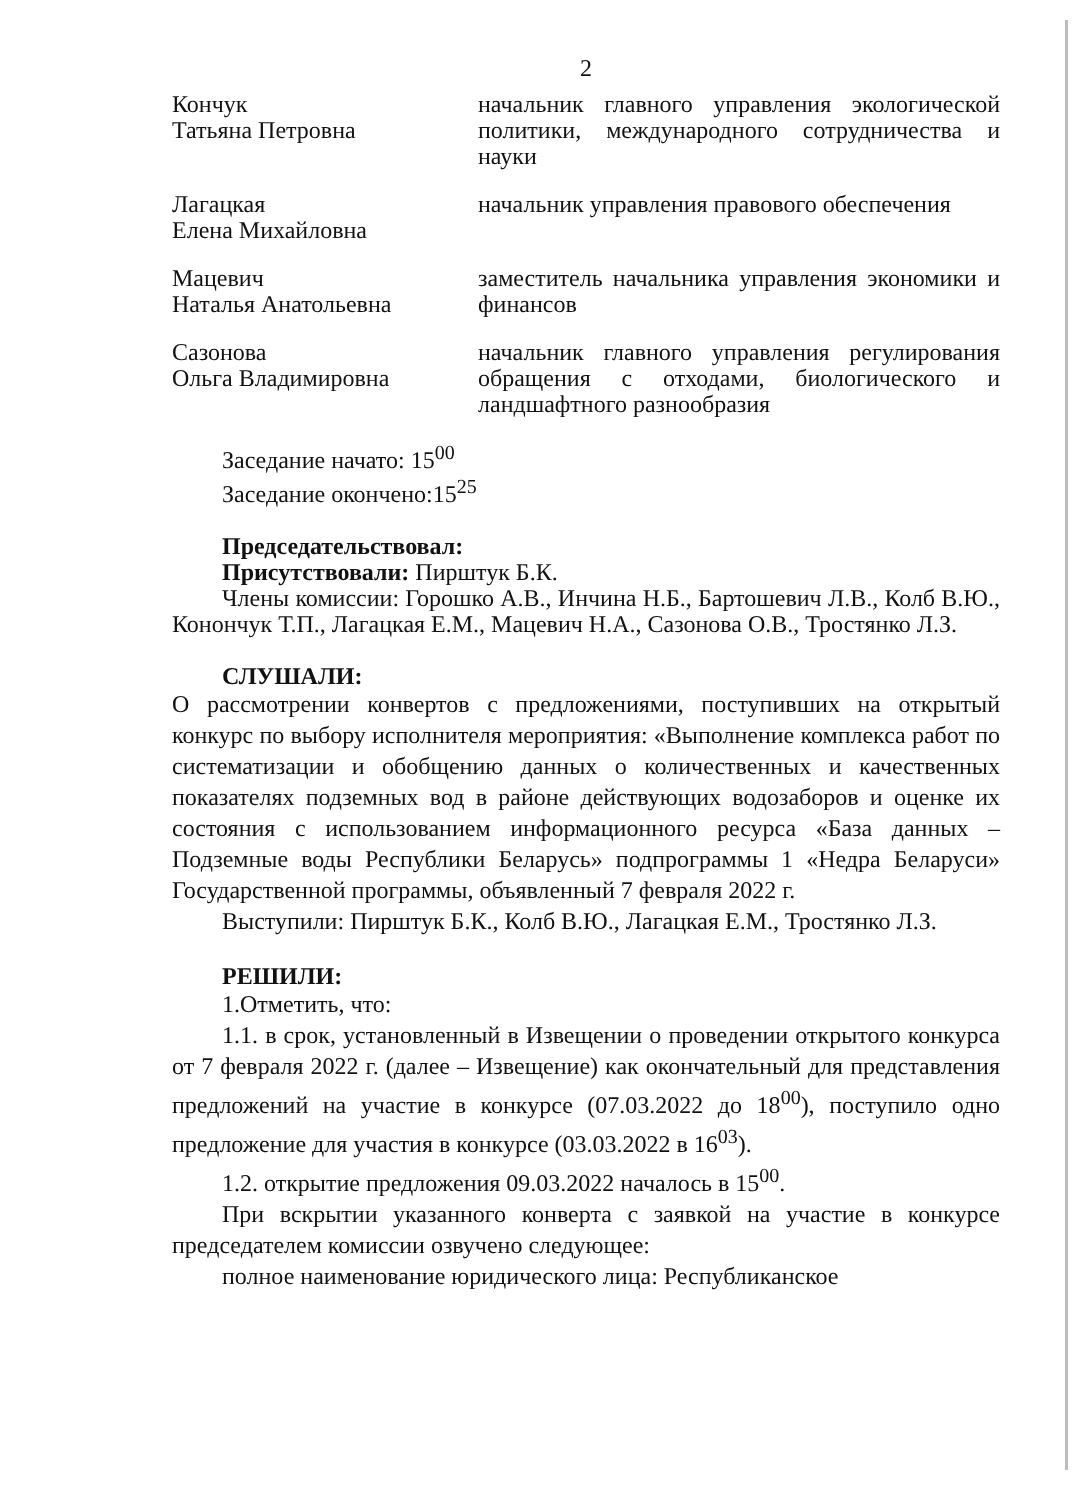2
Кончук
Татьяна Петровна
начальник главного управления экологической политики, международного сотрудничества и науки
Лагацкая
Елена Михайловна
начальник управления правового обеспечения
Мацевич
Наталья Анатольевна
заместитель начальника управления экономики и финансов
Сазонова
Ольга Владимировна
начальник главного управления регулирования обращения с отходами, биологического и ландшафтного разнообразия
Заседание начато: 15<sup>00</sup>
Заседание окончено:15<sup>25</sup>
Председательствовал:
Присутствовали: Пирштук Б.К.
Члены комиссии: Горошко А.В., Инчина Н.Б., Бартошевич Л.В., Колб В.Ю., Конончук Т.П., Лагацкая Е.М., Мацевич Н.А., Сазонова О.В., Тростянко Л.З.
СЛУШАЛИ:
О рассмотрении конвертов с предложениями, поступивших на открытый конкурс по выбору исполнителя мероприятия: «Выполнение комплекса работ по систематизации и обобщению данных о количественных и качественных показателях подземных вод в районе действующих водозаборов и оценке их состояния с использованием информационного ресурса «База данных – Подземные воды Республики Беларусь» подпрограммы 1 «Недра Беларуси» Государственной программы, объявленный 7 февраля 2022 г.
Выступили: Пирштук Б.К., Колб В.Ю., Лагацкая Е.М., Тростянко Л.З.
РЕШИЛИ:
1.Отметить, что:
1.1. в срок, установленный в Извещении о проведении открытого конкурса от 7 февраля 2022 г. (далее – Извещение) как окончательный для представления предложений на участие в конкурсе (07.03.2022 до 18<sup>00</sup>), поступило одно предложение для участия в конкурсе (03.03.2022 в 16<sup>03</sup>).
1.2. открытие предложения 09.03.2022 началось в 15<sup>00</sup>.
При вскрытии указанного конверта с заявкой на участие в конкурсе председателем комиссии озвучено следующее:
полное наименование юридического лица: Республиканское